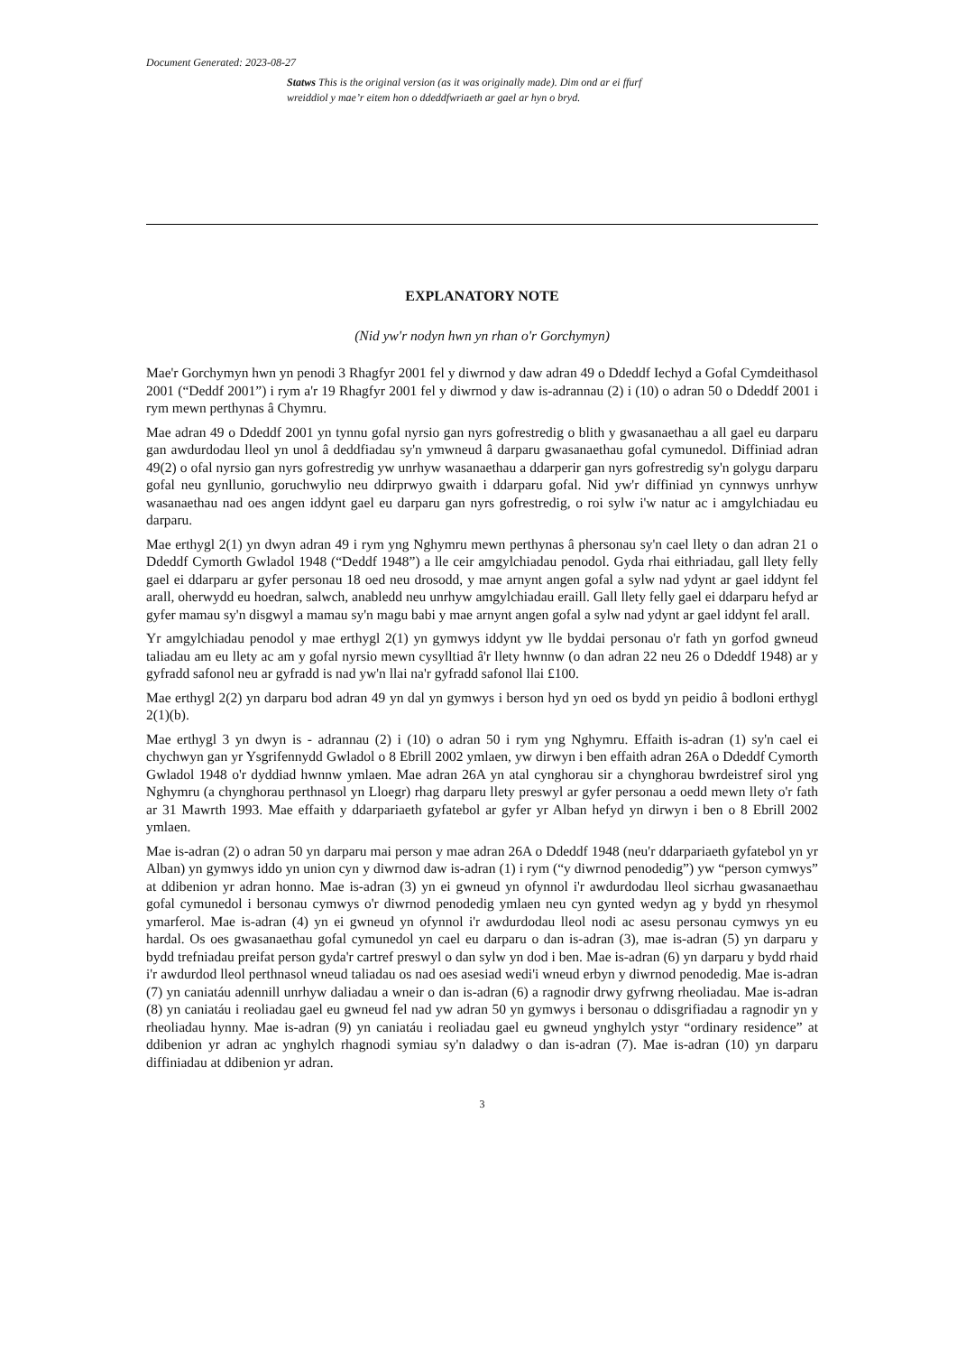Document Generated: 2023-08-27
Statws This is the original version (as it was originally made). Dim ond ar ei ffurf wreiddiol y mae’r eitem hon o ddeddfwriaeth ar gael ar hyn o bryd.
EXPLANATORY NOTE
(Nid yw'r nodyn hwn yn rhan o'r Gorchymyn)
Mae'r Gorchymyn hwn yn penodi 3 Rhagfyr 2001 fel y diwrnod y daw adran 49 o Ddeddf Iechyd a Gofal Cymdeithasol 2001 (“Deddf 2001”) i rym a'r 19 Rhagfyr 2001 fel y diwrnod y daw is-adrannau (2) i (10) o adran 50 o Ddeddf 2001 i rym mewn perthynas â Chymru.
Mae adran 49 o Ddeddf 2001 yn tynnu gofal nyrsio gan nyrs gofrestredig o blith y gwasanaethau a all gael eu darparu gan awdurdodau lleol yn unol â deddfiadau sy'n ymwneud â darparu gwasanaethau gofal cymunedol. Diffiniad adran 49(2) o ofal nyrsio gan nyrs gofrestredig yw unrhyw wasanaethau a ddarperir gan nyrs gofrestredig sy'n golygu darparu gofal neu gynllunio, goruchwylio neu ddirprwyo gwaith i ddarparu gofal. Nid yw'r diffiniad yn cynnwys unrhyw wasanaethau nad oes angen iddynt gael eu darparu gan nyrs gofrestredig, o roi sylw i'w natur ac i amgylchiadau eu darparu.
Mae erthygl 2(1) yn dwyn adran 49 i rym yng Nghymru mewn perthynas â phersonau sy'n cael llety o dan adran 21 o Ddeddf Cymorth Gwladol 1948 (“Deddf 1948”) a lle ceir amgylchiadau penodol. Gyda rhai eithriadau, gall llety felly gael ei ddarparu ar gyfer personau 18 oed neu drosodd, y mae arnynt angen gofal a sylw nad ydynt ar gael iddynt fel arall, oherwydd eu hoedran, salwch, anabledd neu unrhyw amgylchiadau eraill. Gall llety felly gael ei ddarparu hefyd ar gyfer mamau sy'n disgwyl a mamau sy'n magu babi y mae arnynt angen gofal a sylw nad ydynt ar gael iddynt fel arall.
Yr amgylchiadau penodol y mae erthygl 2(1) yn gymwys iddynt yw lle byddai personau o'r fath yn gorfod gwneud taliadau am eu llety ac am y gofal nyrsio mewn cysylltiad â'r llety hwnnw (o dan adran 22 neu 26 o Ddeddf 1948) ar y gyfradd safonol neu ar gyfradd is nad yw'n llai na'r gyfradd safonol llai £100.
Mae erthygl 2(2) yn darparu bod adran 49 yn dal yn gymwys i berson hyd yn oed os bydd yn peidio â bodloni erthygl 2(1)(b).
Mae erthygl 3 yn dwyn is - adrannau (2) i (10) o adran 50 i rym yng Nghymru. Effaith is-adran (1) sy'n cael ei chychwyn gan yr Ysgrifennydd Gwladol o 8 Ebrill 2002 ymlaen, yw dirwyn i ben effaith adran 26A o Ddeddf Cymorth Gwladol 1948 o'r dyddiad hwnnw ymlaen. Mae adran 26A yn atal cynghorau sir a chynghorau bwrdeistref sirol yng Nghymru (a chynghorau perthnasol yn Lloegr) rhag darparu llety preswyl ar gyfer personau a oedd mewn llety o'r fath ar 31 Mawrth 1993. Mae effaith y ddarpariaeth gyfatebol ar gyfer yr Alban hefyd yn dirwyn i ben o 8 Ebrill 2002 ymlaen.
Mae is-adran (2) o adran 50 yn darparu mai person y mae adran 26A o Ddeddf 1948 (neu'r ddarpariaeth gyfatebol yn yr Alban) yn gymwys iddo yn union cyn y diwrnod daw is-adran (1) i rym (“y diwrnod penodedig”) yw “person cymwys” at ddibenion yr adran honno. Mae is-adran (3) yn ei gwneud yn ofynnol i'r awdurdodau lleol sicrhau gwasanaethau gofal cymunedol i bersonau cymwys o'r diwrnod penodedig ymlaen neu cyn gynted wedyn ag y bydd yn rhesymol ymarferol. Mae is-adran (4) yn ei gwneud yn ofynnol i'r awdurdodau lleol nodi ac asesu personau cymwys yn eu hardal. Os oes gwasanaethau gofal cymunedol yn cael eu darparu o dan is-adran (3), mae is-adran (5) yn darparu y bydd trefniadau preifat person gyda'r cartref preswyl o dan sylw yn dod i ben. Mae is-adran (6) yn darparu y bydd rhaid i'r awdurdod lleol perthnasol wneud taliadau os nad oes asesiad wedi'i wneud erbyn y diwrnod penodedig. Mae is-adran (7) yn caniatáu adennill unrhyw daliadau a wneir o dan is-adran (6) a ragnodir drwy gyfrwng rheoliadau. Mae is-adran (8) yn caniatáu i reoliadau gael eu gwneud fel nad yw adran 50 yn gymwys i bersonau o ddisgrifiadau a ragnodir yn y rheoliadau hynny. Mae is-adran (9) yn caniatáu i reoliadau gael eu gwneud ynghylch ystyr “ordinary residence” at ddibenion yr adran ac ynghylch rhagnodi symiau sy'n daladwy o dan is-adran (7). Mae is-adran (10) yn darparu diffiniadau at ddibenion yr adran.
3